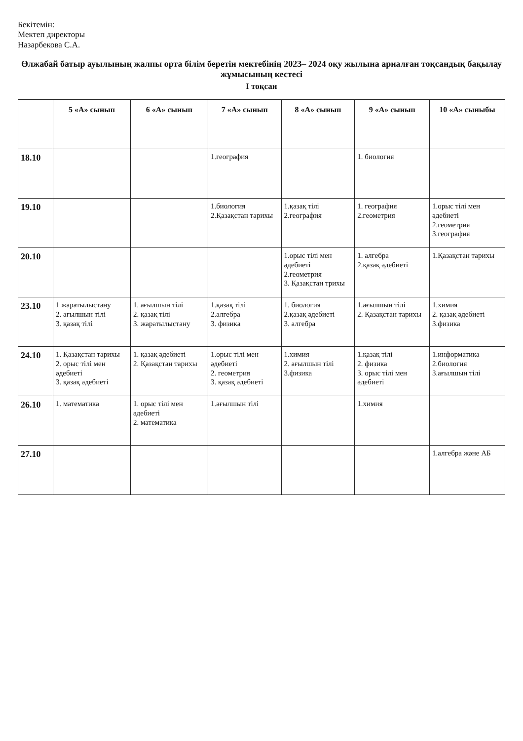Бекітемін:
Мектеп директоры
Назарбекова С.А.
Өлжабай батыр ауылының жалпы орта білім беретін мектебінің 2023– 2024 оқу жылына арналған тоқсандық бақылау жұмысының кестесі
І тоқсан
| | 5 «А» сынып | 6 «А» сынып | 7 «А» сынып | 8 «А» сынып | 9 «А» сынып | 10 «А» сыныбы |
| --- | --- | --- | --- | --- | --- | --- |
| 18.10 | | | 1.география | | 1. биология | |
| 19.10 | | | 1.биология 2.Қазақстан тарихы | 1.қазақ тілі 2.география | 1. география 2.геометрия | 1.орыс тілі мен әдебиеті 2.геометрия 3.география |
| 20.10 | | | | 1.орыс тілі мен әдебиеті 2.геометрия 3. Қазақстан трихы | 1. алгебра 2.қазақ әдебиеті | 1.Қазақстан тарихы |
| 23.10 | 1 жаратылыстану 2. ағылшын тілі 3. қазақ тілі | 1. ағылшын тілі 2. қазақ тілі 3. жаратылыстану | 1.қазақ тілі 2.алгебра 3. физика | 1. биология 2.қазақ әдебиеті 3. алгебра | 1.ағылшын тілі 2. Қазақстан тарихы | 1.химия 2. қазақ әдебиеті 3.физика |
| 24.10 | 1. Қазақстан тарихы 2. орыс тілі мен әдебиеті 3. қазақ әдебиеті | 1. қазақ әдебиеті 2. Қазақстан тарихы | 1.орыс тілі мен әдебиеті 2. геометрия 3. қазақ әдебиеті | 1.химия 2. ағылшын тілі 3.физика | 1.қазақ тілі 2. физика 3. орыс тілі мен әдебиеті | 1.информатика 2.биология 3.ағылшын тілі |
| 26.10 | 1. математика | 1. орыс тілі мен әдебиеті 2. математика | 1.ағылшын тілі | | 1.химия | |
| 27.10 | | | | | | 1.алгебра және АБ |